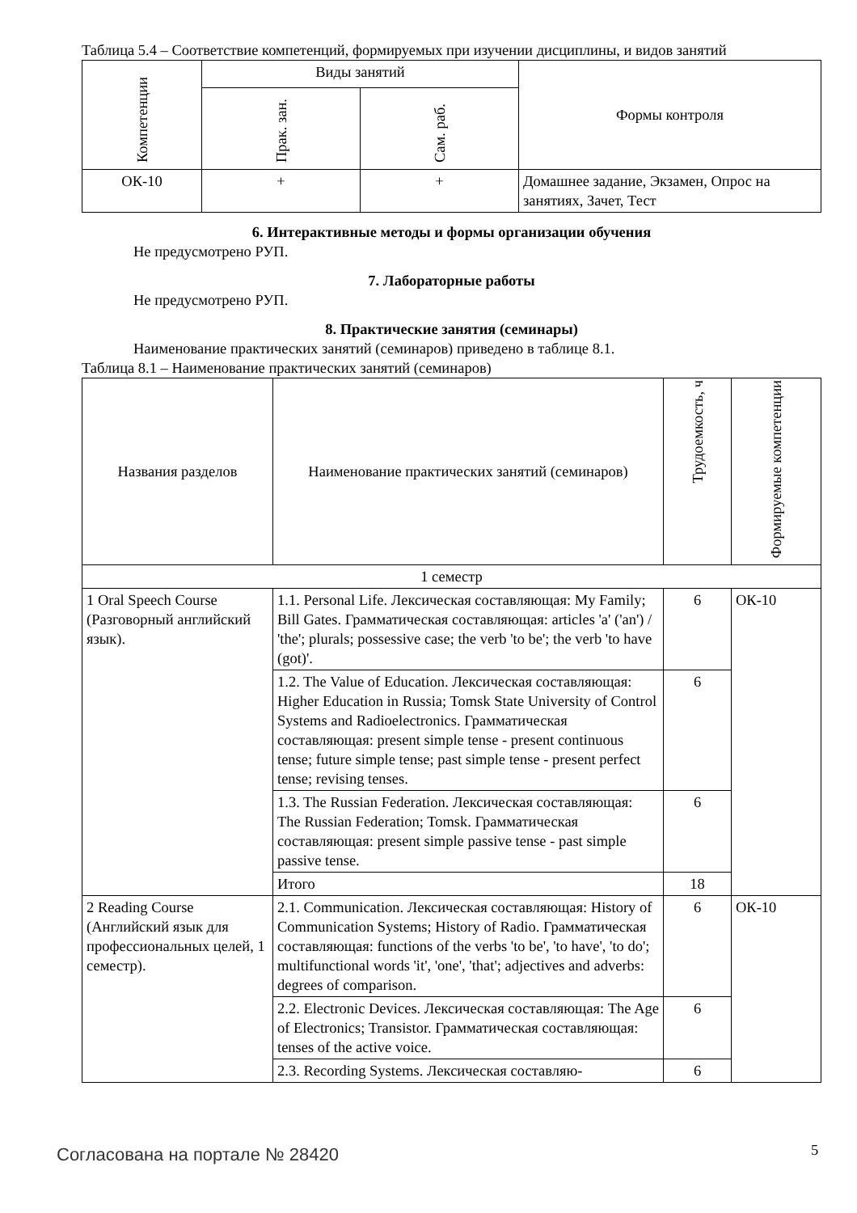Таблица 5.4 – Соответствие компетенций, формируемых при изучении дисциплины, и видов занятий
| Компетенции | Виды занятий | | Формы контроля |
| --- | --- | --- | --- |
| | Прак. зан. | Сам. раб. | |
| ОК-10 | + | + | Домашнее задание, Экзамен, Опрос на занятиях, Зачет, Тест |
6. Интерактивные методы и формы организации обучения
Не предусмотрено РУП.
7. Лабораторные работы
Не предусмотрено РУП.
8. Практические занятия (семинары)
Наименование практических занятий (семинаров) приведено в таблице 8.1.
Таблица 8.1 – Наименование практических занятий (семинаров)
| Названия разделов | Наименование практических занятий (семинаров) | Трудоемкость, ч | Формируемые компетенции |
| --- | --- | --- | --- |
| 1 семестр | | | |
| 1 Oral Speech Course (Разговорный английский язык). | 1.1. Personal Life. Лексическая составляющая: My Family; Bill Gates. Грамматическая составляющая: articles 'a' ('an') / 'the'; plurals; possessive case; the verb 'to be'; the verb 'to have (got)'. | 6 | ОК-10 |
| | 1.2. The Value of Education. Лексическая составляющая: Higher Education in Russia; Tomsk State University of Control Systems and Radioelectronics. Грамматическая составляющая: present simple tense - present continuous tense; future simple tense; past simple tense - present perfect tense; revising tenses. | 6 | |
| | 1.3. The Russian Federation. Лексическая составляющая: The Russian Federation; Tomsk. Грамматическая составляющая: present simple passive tense - past simple passive tense. | 6 | |
| | Итого | 18 | |
| 2 Reading Course (Английский язык для профессиональных целей, 1 семестр). | 2.1. Communication. Лексическая составляющая: History of Communication Systems; History of Radio. Грамматическая составляющая: functions of the verbs 'to be', 'to have', 'to do'; multifunctional words 'it', 'one', 'that'; adjectives and adverbs: degrees of comparison. | 6 | ОК-10 |
| | 2.2. Electronic Devices. Лексическая составляющая: The Age of Electronics; Transistor. Грамматическая составляющая: tenses of the active voice. | 6 | |
| | 2.3. Recording Systems. Лексическая составляю- | 6 | |
Согласована на портале № 28420 5